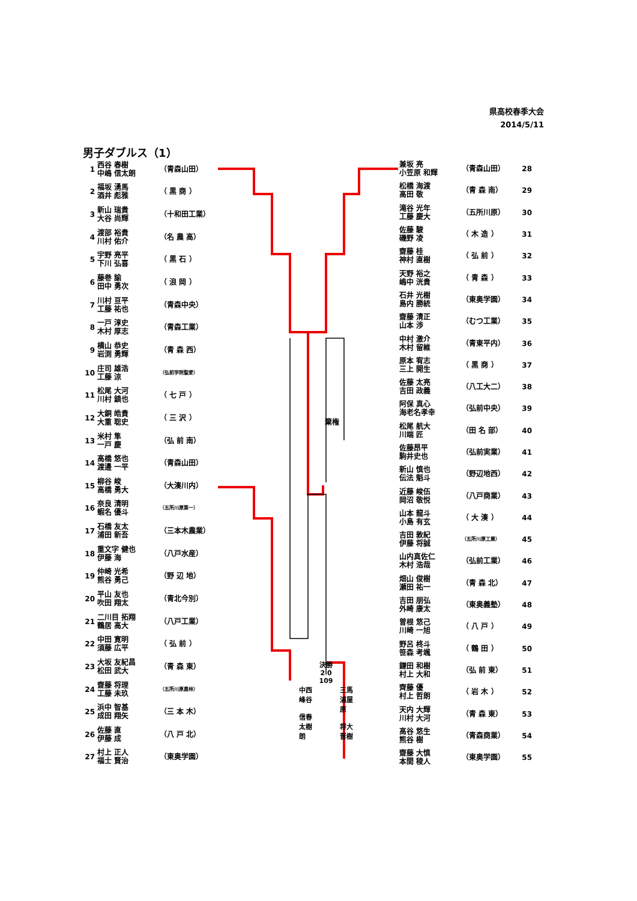県高校春季大会
2014/5/11
男子ダブルス（1）
| 1 | 西谷 春樹 中嶋 信太朗 | （青森山田） |
| 2 | 福坂 湧馬 酒井 彪雅 | （ 黒 商 ） |
| 3 | 新山 瑞貴 大谷 尚輝 | （十和田工業） |
| 4 | 渡部 裕貴 川村 佑介 | （名 農 高） |
| 5 | 宇野 亮平 下川 弘喜 | （ 黒 石 ） |
| 6 | 藤巻 諭 田中 勇次 | （ 浪 岡 ） |
| 7 | 川村 亘平 工藤 祐也 | （青森中央） |
| 8 | 一戸 淳史 木村 厚志 | （青森工業） |
| 9 | 横山 恭史 岩渕 勇輝 | （青 森 西） |
| 10 | 庄司 雄浩 工藤 涼 | （弘前学院聖愛） |
| 11 | 松尾 大河 川村 鎮也 | （ 七 戸 ） |
| 12 | 大銅 皓貴 大重 聡史 | （ 三 沢 ） |
| 13 | 米村 隼 一戸 慶 | （弘 前 南） |
| 14 | 高橋 悠也 渡邊 一平 | （青森山田） |
| 15 | 柳谷 峻 高橋 勇大 | （大湊川内） |
| 16 | 奈良 清明 蝦名 優斗 | （五所川原第一） |
| 17 | 石橋 友太 浦田 新吾 | （三本木農業） |
| 18 | 重文字 健也 伊藤 海 | （八戸水産） |
| 19 | 仲崎 光希 熊谷 勇己 | （野 辺 地） |
| 20 | 平山 友也 吹田 翔太 | （青北今別） |
| 21 | 二川目 拓翔 鶴居 高大 | （八戸工業） |
| 22 | 中田 寛明 須藤 広平 | （ 弘 前 ） |
| 23 | 大坂 友紀昌 松田 武大 | （青 森 東） |
| 24 | 齋藤 将理 工藤 未玖 | （五所川原農林） |
| 25 | 浜中 智基 成田 翔矢 | （三 本 木） |
| 26 | 佐藤 直 伊藤 成 | （八 戸 北） |
| 27 | 村上 正人 福士 賢治 | （東奥学園） |
棄権
決勝
2 0
109
中西
峰谷
信春
太樹
朗 三馬
浦屋
原
将大
晋樹
| 兼坂 亮 小笠原 和輝 | （青森山田） | 28 |
| 松橋 海渡 高田 敬 | （青 森 南） | 29 |
| 滝谷 光年 工藤 慶大 | （五所川原） | 30 |
| 佐藤 駿 磯野 凌 | （ 木 造 ） | 31 |
| 齋藤 桂 神村 直樹 | （ 弘 前 ） | 32 |
| 天野 裕之 嶋中 洸貴 | （ 青 森 ） | 33 |
| 石井 光樹 島内 勝統 | （東奥学園） | 34 |
| 齋藤 清正 山本 渉 | （むつ工業） | 35 |
| 中村 激介 木村 留維 | （青東平内） | 36 |
| 原本 宥志 三上 開生 | （ 黒 商 ） | 37 |
| 佐藤 太亮 吉田 政義 | （八工大二） | 38 |
| 阿保 真心 海老名孝幸 | （弘前中央） | 39 |
| 松尾 航大 川端 匠 | （田 名 部） | 40 |
| 佐藤昂平 駒井史也 | （弘前実業） | 41 |
| 新山 慎也 伝法 魁斗 | （野辺地西） | 42 |
| 近藤 峻伍 岡沼 敬悦 | （八戸商業） | 43 |
| 山本 龍斗 小島 有玄 | （ 大 湊 ） | 44 |
| 吉田 敦紀 伊藤 将誠 | （五所川原工業） | 45 |
| 山内真佐仁 木村 浩哉 | （弘前工業） | 46 |
| 畑山 俊樹 瀬田 祐一 | （青 森 北） | 47 |
| 吉田 朋弘 外崎 康太 | （東奥義塾） | 48 |
| 曽根 悠己 川崎 一旭 | （ 八 戸 ） | 49 |
| 野呂 柊斗 笹森 考颯 | （ 鶴 田 ） | 50 |
| 鎌田 和樹 村上 大和 | （弘 前 東） | 51 |
| 齊藤 優 村上 哲朗 | （ 岩 木 ） | 52 |
| 天内 大輝 川村 大河 | （青 森 東） | 53 |
| 高谷 悠生 熊谷 樹 | （青森商業） | 54 |
| 齋藤 大慎 本間 稜人 | （東奥学園） | 55 |